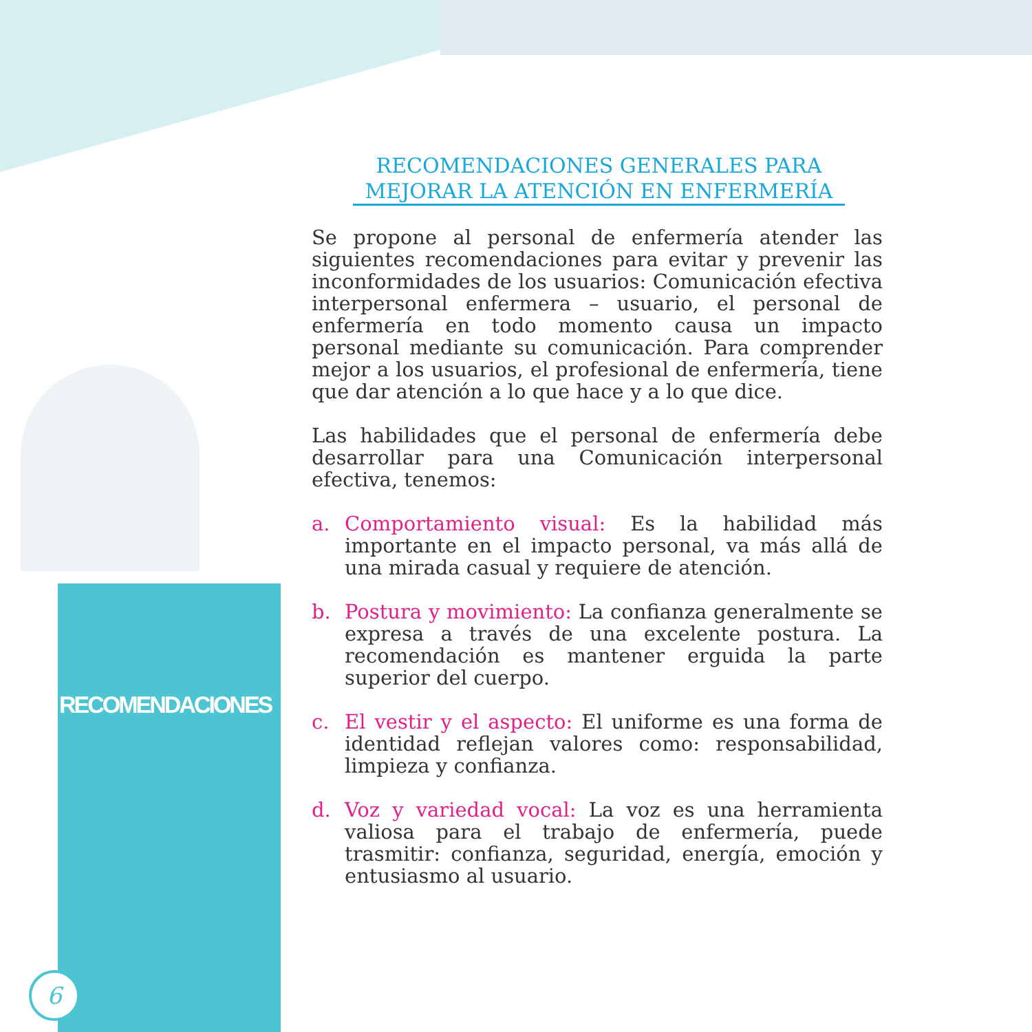RECOMENDACIONES
6
RECOMENDACIONES GENERALES PARA
MEJORAR LA ATENCIÓN EN ENFERMERÍA
Se propone al personal de enfermería atender las siguientes recomendaciones para evitar y prevenir las inconformidades de los usuarios: Comunicación efectiva interpersonal enfermera – usuario, el personal de enfermería en todo momento causa un impacto personal mediante su comunicación. Para comprender mejor a los usuarios, el profesional de enfermería, tiene que dar atención a lo que hace y a lo que dice.
Las habilidades que el personal de enfermería debe desarrollar para una Comunicación interpersonal efectiva, tenemos:
a. Comportamiento visual: Es la habilidad más importante en el impacto personal, va más allá de una mirada casual y requiere de atención.
b. Postura y movimiento: La confianza generalmente se expresa a través de una excelente postura. La recomendación es mantener erguida la parte superior del cuerpo.
c. El vestir y el aspecto: El uniforme es una forma de identidad reflejan valores como: responsabilidad, limpieza y confianza.
d. Voz y variedad vocal: La voz es una herramienta valiosa para el trabajo de enfermería, puede trasmitir: confianza, seguridad, energía, emoción y entusiasmo al usuario.